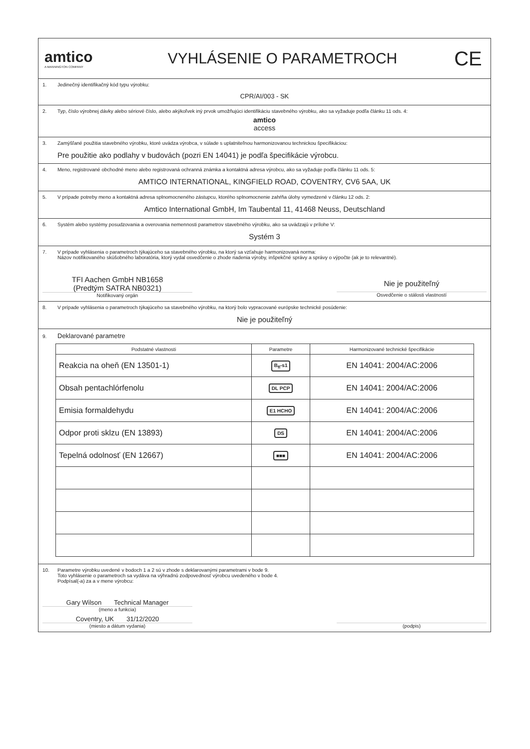amtico
A MANNINGTON COMPANY
VYHLÁSENIE O PARAMETROCH
CE
1. Jedinečný identifikačný kód typu výrobku:
CPR/AI/003 - SK
2. Typ, číslo výrobnej dávky alebo sériové číslo, alebo akýkoľvek iný prvok umožňujúci identifikáciu stavebného výrobku, ako sa vyžaduje podľa článku 11 ods. 4:
amtico
access
3. Zamýšľané použitia stavebného výrobku, ktoré uvádza výrobca, v súlade s uplatniteľnou harmonizovanou technickou špecifikáciou:
Pre použitie ako podlahy v budovách (pozri EN 14041) je podľa špecifikácie výrobcu.
4. Meno, registrované obchodné meno alebo registrovaná ochranná známka a kontaktná adresa výrobcu, ako sa vyžaduje podľa článku 11 ods. 5:
AMTICO INTERNATIONAL, KINGFIELD ROAD, COVENTRY, CV6 5AA, UK
5. V prípade potreby meno a kontaktná adresa splnomocneného zástupcu, ktorého splnomocnenie zahŕňa úlohy vymedzené v článku 12 ods. 2:
Amtico International GmbH, Im Taubental 11, 41468 Neuss, Deutschland
6. Systém alebo systémy posudzovania a overovania nemennosti parametrov stavebného výrobku, ako sa uvádzajú v prílohe V:
Systém 3
7. V prípade vyhlásenia o parametroch týkajúceho sa stavebného výrobku, na ktorý sa vzťahuje harmonizovaná norma:
Názov notifikovaného skúšobného laboratória, ktorý vydal osvedčenie o zhode riadenia výroby, inšpekčné správy a správy o výpočte (ak je to relevantné).
TFI Aachen GmbH NB1658
(Predtým SATRA NB0321)
Notifikovaný orgán
Nie je použiteľný
Osvedčenie o stálosti vlastností
8. V prípade vyhlásenia o parametroch týkajúceho sa stavebného výrobku, na ktorý bolo vypracované európske technické posúdenie:
Nie je použiteľný
9. Deklarované parametre
| Podstatné vlastnosti | Parametre | Harmonizované technické špecifikácie |
| --- | --- | --- |
| Reakcia na oheň (EN 13501-1) | B<sub>fl</sub>-s1 | EN 14041: 2004/AC:2006 |
| Obsah pentachlórfenolu | DL PCP | EN 14041: 2004/AC:2006 |
| Emisia formaldehydu | E1 HCHO | EN 14041: 2004/AC:2006 |
| Odpor proti sklzu (EN 13893) | DS | EN 14041: 2004/AC:2006 |
| Tepelná odolnosť (EN 12667) | ■■■ | EN 14041: 2004/AC:2006 |
10. Parametre výrobku uvedené v bodoch 1 a 2 sú v zhode s deklarovanými parametrami v bode 9.
Toto vyhlásenie o parametroch sa vydáva na výhradnú zodpovednosť výrobcu uvedeného v bode 4.
Podpísal(-a) za a v mene výrobcu:
Gary Wilson Technical Manager
(meno a funkcia)
Coventry, UK 31/12/2020
(miesto a dátum vydania)
(podpis)